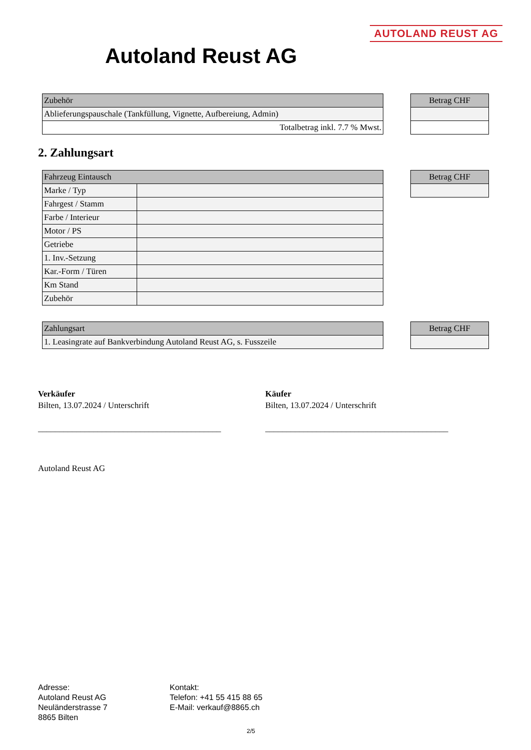AUTOLAND REUST AG
Autoland Reust AG
| Zubehör |
| --- |
| Ablieferungspauschale (Tankfüllung, Vignette, Aufbereiung, Admin) |
| Totalbetrag inkl. 7.7 % Mwst. |
| Betrag CHF |
| --- |
2. Zahlungsart
| Fahrzeug Eintausch | |
| --- | --- |
| Marke / Typ | |
| Fahrgest / Stamm | |
| Farbe / Interieur | |
| Motor / PS | |
| Getriebe | |
| 1. Inv.-Setzung | |
| Kar.-Form / Türen | |
| Km Stand | |
| Zubehör | |
| Betrag CHF |
| --- |
| Zahlungsart |
| --- |
| 1. Leasingrate auf Bankverbindung Autoland Reust AG, s. Fusszeile |
| Betrag CHF |
| --- |
Verkäufer
Bilten, 13.07.2024 / Unterschrift
___________________________________________
Käufer
Bilten, 13.07.2024 / Unterschrift
___________________________________________
Autoland Reust AG
Adresse:
Autoland Reust AG
Neuländerstrasse 7
8865 Bilten
Kontakt:
Telefon: +41 55 415 88 65
E-Mail: verkauf@8865.ch
2/5